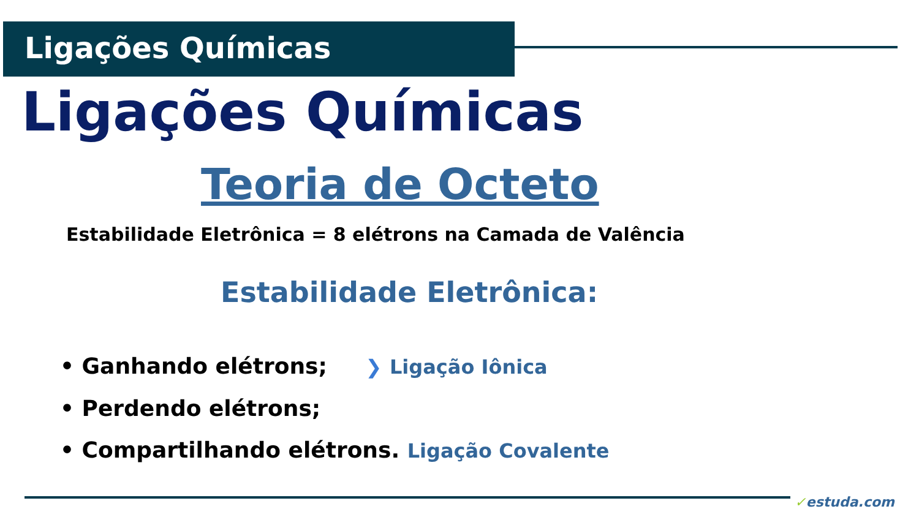Ligações Químicas
Ligações Químicas
Teoria de Octeto
Estabilidade Eletrônica = 8 elétrons na Camada de Valência
Estabilidade Eletrônica:
• Ganhando elétrons; ❯ Ligação Iônica
• Perdendo elétrons;
• Compartilhando elétrons. Ligação Covalente
✓estuda.com